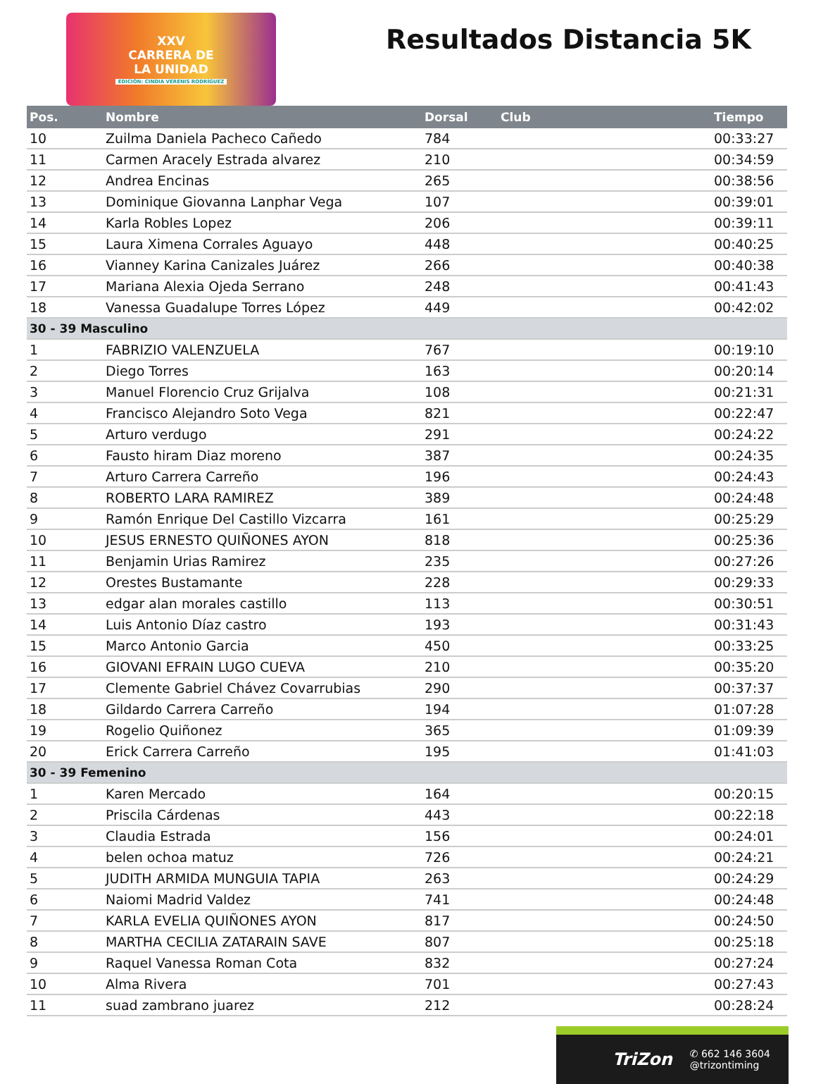XXV
CARRERA DE
LA UNIDAD
EDICIÓN: CINDIA VERENIS RODRÍGUEZ
Resultados Distancia 5K
| Pos. | Nombre | Dorsal | Club | Tiempo |
| --- | --- | --- | --- | --- |
| 10 | Zuilma Daniela Pacheco Cañedo | 784 | | 00:33:27 |
| 11 | Carmen Aracely Estrada alvarez | 210 | | 00:34:59 |
| 12 | Andrea Encinas | 265 | | 00:38:56 |
| 13 | Dominique Giovanna Lanphar Vega | 107 | | 00:39:01 |
| 14 | Karla Robles Lopez | 206 | | 00:39:11 |
| 15 | Laura Ximena Corrales Aguayo | 448 | | 00:40:25 |
| 16 | Vianney Karina Canizales Juárez | 266 | | 00:40:38 |
| 17 | Mariana Alexia Ojeda Serrano | 248 | | 00:41:43 |
| 18 | Vanessa Guadalupe Torres López | 449 | | 00:42:02 |
| 30 - 39 Masculino | | | | |
| 1 | FABRIZIO VALENZUELA | 767 | | 00:19:10 |
| 2 | Diego Torres | 163 | | 00:20:14 |
| 3 | Manuel Florencio Cruz Grijalva | 108 | | 00:21:31 |
| 4 | Francisco Alejandro Soto Vega | 821 | | 00:22:47 |
| 5 | Arturo verdugo | 291 | | 00:24:22 |
| 6 | Fausto hiram Diaz moreno | 387 | | 00:24:35 |
| 7 | Arturo Carrera Carreño | 196 | | 00:24:43 |
| 8 | ROBERTO LARA RAMIREZ | 389 | | 00:24:48 |
| 9 | Ramón Enrique Del Castillo Vizcarra | 161 | | 00:25:29 |
| 10 | JESUS ERNESTO QUIÑONES AYON | 818 | | 00:25:36 |
| 11 | Benjamin Urias Ramirez | 235 | | 00:27:26 |
| 12 | Orestes Bustamante | 228 | | 00:29:33 |
| 13 | edgar alan morales castillo | 113 | | 00:30:51 |
| 14 | Luis Antonio Díaz castro | 193 | | 00:31:43 |
| 15 | Marco Antonio Garcia | 450 | | 00:33:25 |
| 16 | GIOVANI EFRAIN LUGO CUEVA | 210 | | 00:35:20 |
| 17 | Clemente Gabriel Chávez Covarrubias | 290 | | 00:37:37 |
| 18 | Gildardo Carrera Carreño | 194 | | 01:07:28 |
| 19 | Rogelio Quiñonez | 365 | | 01:09:39 |
| 20 | Erick Carrera Carreño | 195 | | 01:41:03 |
| 30 - 39 Femenino | | | | |
| 1 | Karen Mercado | 164 | | 00:20:15 |
| 2 | Priscila Cárdenas | 443 | | 00:22:18 |
| 3 | Claudia Estrada | 156 | | 00:24:01 |
| 4 | belen ochoa matuz | 726 | | 00:24:21 |
| 5 | JUDITH ARMIDA MUNGUIA TAPIA | 263 | | 00:24:29 |
| 6 | Naiomi Madrid Valdez | 741 | | 00:24:48 |
| 7 | KARLA EVELIA QUIÑONES AYON | 817 | | 00:24:50 |
| 8 | MARTHA CECILIA ZATARAIN SAVE | 807 | | 00:25:18 |
| 9 | Raquel Vanessa Roman Cota | 832 | | 00:27:24 |
| 10 | Alma Rivera | 701 | | 00:27:43 |
| 11 | suad zambrano juarez | 212 | | 00:28:24 |
TriZon
✆ 662 146 3604
@trizontiming